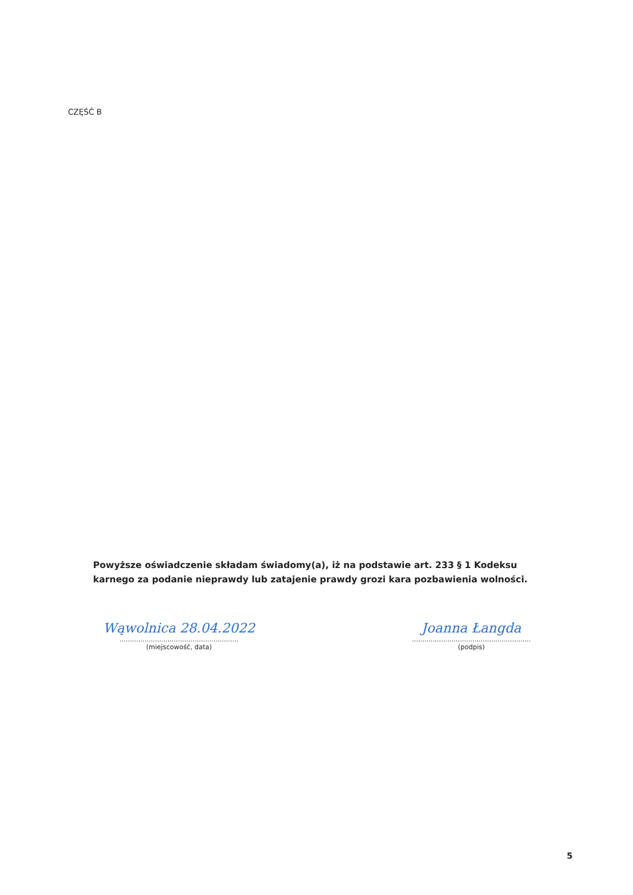CZĘŚĆ B
Powyższe oświadczenie składam świadomy(a), iż na podstawie art. 233 § 1 Kodeksu karnego za podanie nieprawdy lub zatajenie prawdy grozi kara pozbawienia wolności.
Wąwolnica 28.04.2022
.........................................................
(miejscowość, data)
Joanna Łangda
.........................................................
(podpis)
5